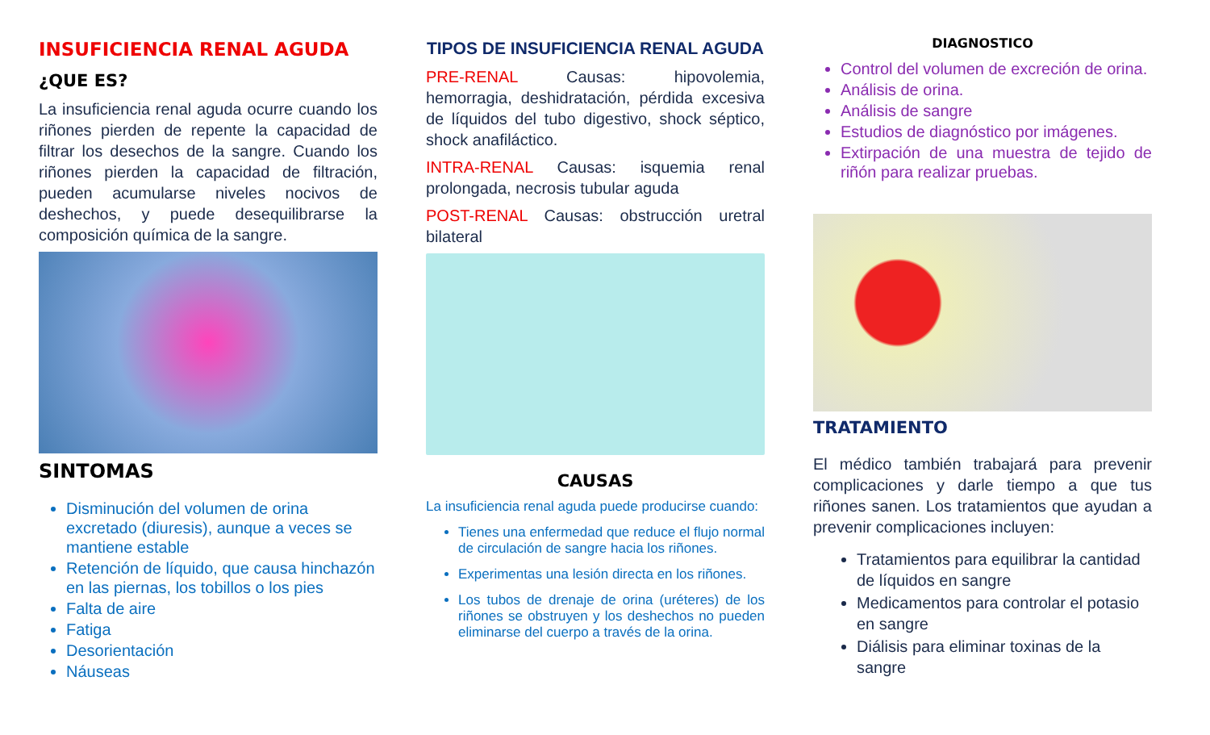INSUFICIENCIA RENAL AGUDA
¿QUE ES?
La insuficiencia renal aguda ocurre cuando los riñones pierden de repente la capacidad de filtrar los desechos de la sangre. Cuando los riñones pierden la capacidad de filtración, pueden acumularse niveles nocivos de deshechos, y puede desequilibrarse la composición química de la sangre.
SINTOMAS
Disminución del volumen de orina excretado (diuresis), aunque a veces se mantiene estable
Retención de líquido, que causa hinchazón en las piernas, los tobillos o los pies
Falta de aire
Fatiga
Desorientación
Náuseas
TIPOS DE INSUFICIENCIA RENAL AGUDA
PRE-RENAL Causas: hipovolemia, hemorragia, deshidratación, pérdida excesiva de líquidos del tubo digestivo, shock séptico, shock anafiláctico.
INTRA-RENAL Causas: isquemia renal prolongada, necrosis tubular aguda
POST-RENAL Causas: obstrucción uretral bilateral
CAUSAS
La insuficiencia renal aguda puede producirse cuando:
Tienes una enfermedad que reduce el flujo normal de circulación de sangre hacia los riñones.
Experimentas una lesión directa en los riñones.
Los tubos de drenaje de orina (uréteres) de los riñones se obstruyen y los deshechos no pueden eliminarse del cuerpo a través de la orina.
DIAGNOSTICO
Control del volumen de excreción de orina.
Análisis de orina.
Análisis de sangre
Estudios de diagnóstico por imágenes.
Extirpación de una muestra de tejido de riñón para realizar pruebas.
TRATAMIENTO
El médico también trabajará para prevenir complicaciones y darle tiempo a que tus riñones sanen. Los tratamientos que ayudan a prevenir complicaciones incluyen:
Tratamientos para equilibrar la cantidad de líquidos en sangre
Medicamentos para controlar el potasio en sangre
Diálisis para eliminar toxinas de la sangre